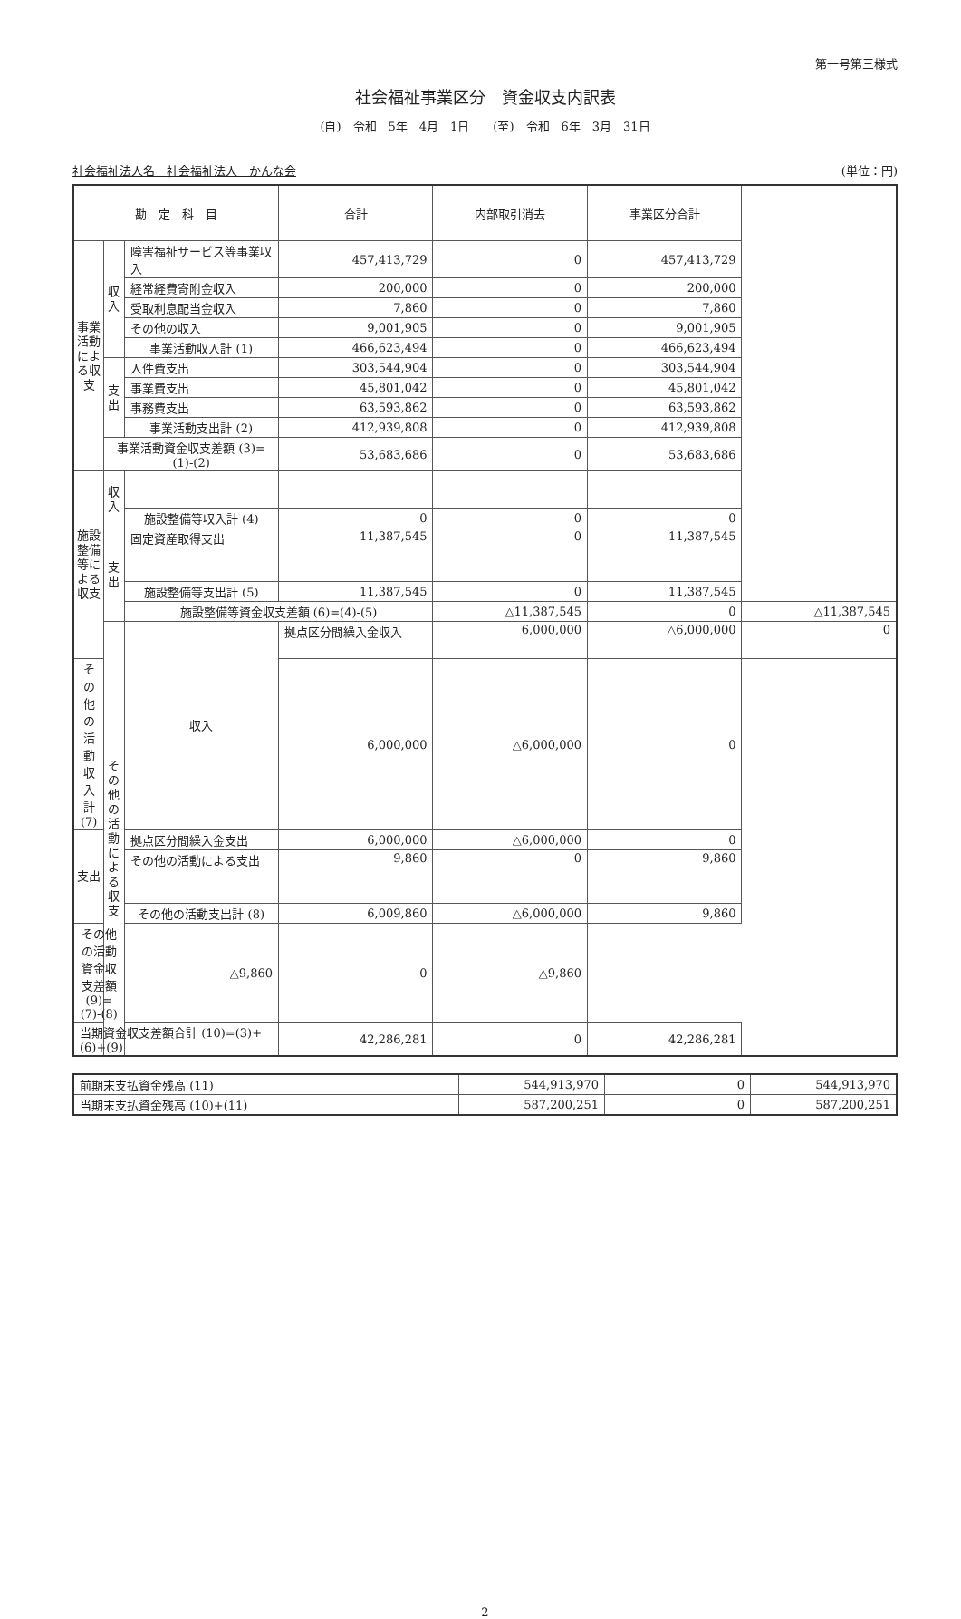第一号第三様式
社会福祉事業区分　資金収支内訳表
(自)　令和　5年　4月　1日　　(至)　令和　6年　3月　31日
社会福祉法人名　社会福祉法人　かんな会 (単位：円)
| 勘 定 科 目 | | | 合計 | 内部取引消去 | 事業区分合計 | |
| --- | --- | --- | --- | --- | --- | --- |
| 事業活動による収支 | 収入 | 障害福祉サービス等事業収入 | 457,413,729 | 0 | 457,413,729 | |
| | | 経常経費寄附金収入 | 200,000 | 0 | 200,000 | |
| | | 受取利息配当金収入 | 7,860 | 0 | 7,860 | |
| | | その他の収入 | 9,001,905 | 0 | 9,001,905 | |
| | | 事業活動収入計 (1) | 466,623,494 | 0 | 466,623,494 | |
| | 支出 | 人件費支出 | 303,544,904 | 0 | 303,544,904 | |
| | | 事業費支出 | 45,801,042 | 0 | 45,801,042 | |
| | | 事務費支出 | 63,593,862 | 0 | 63,593,862 | |
| | | 事業活動支出計 (2) | 412,939,808 | 0 | 412,939,808 | |
| | 事業活動資金収支差額 (3)=(1)-(2) | | 53,683,686 | 0 | 53,683,686 | |
| 施設整備等による収支 | 収入 | | | | | |
| | | 施設整備等収入計 (4) | 0 | 0 | 0 | |
| | 支出 | 固定資産取得支出 | 11,387,545 | 0 | 11,387,545 | |
| | | 施設整備等支出計 (5) | 11,387,545 | 0 | 11,387,545 | |
| | | 施設整備等資金収支差額 (6)=(4)-(5) | | △11,387,545 | 0 | △11,387,545 |
| | その他の活動による収支 | 収入 | 拠点区分間繰入金収入 | 6,000,000 | △6,000,000 | 0 |
| その他の活動収入計 (7) | | | 6,000,000 | △6,000,000 | 0 | |
| 支出 | | 拠点区分間繰入金支出 | 6,000,000 | △6,000,000 | 0 | |
| | | その他の活動による支出 | 9,860 | 0 | 9,860 | |
| | | その他の活動支出計 (8) | 6,009,860 | △6,000,000 | 9,860 | |
| その他の活動資金収支差額 (9)=(7)-(8) | | △9,860 | 0 | △9,860 | | |
| 当期資金収支差額合計 (10)=(3)+(6)+(9) | | | 42,286,281 | 0 | 42,286,281 | |
| 前期末支払資金残高 (11) | 544,913,970 | 0 | 544,913,970 |
| 当期末支払資金残高 (10)+(11) | 587,200,251 | 0 | 587,200,251 |
2